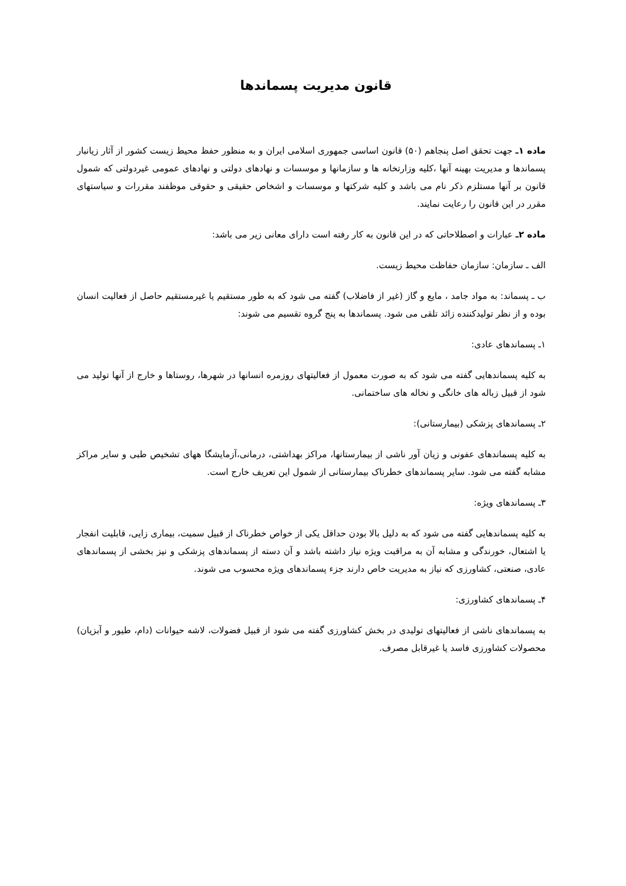قانون مدیریت پسماندها
ماده ۱ـ جهت تحقق اصل پنجاهم (۵۰) قانون اساسی جمهوری اسلامی ایران و به منظور حفظ محیط زیست کشور از آثار زیانبار پسماندها و مدیریت بهینه آنها ،کلیه وزارتخانه ها و سازمانها و موسسات و نهادهای دولتی و نهادهای عمومی غیردولتی که شمول قانون بر آنها مستلزم ذکر نام می باشد و کلیه شرکتها و موسسات و اشخاص حقیقی و حقوقی موظفند مقررات و سیاستهای مقرر در این قانون را رعایت نمایند.
ماده ۲ـ عبارات و اصطلاحاتی که در این قانون به کار رفته است دارای معانی زیر می باشد:
الف ـ سازمان: سازمان حفاظت محیط زیست.
ب ـ پسماند: به مواد جامد ، مایع و گاز (غیر از فاضلاب) گفته می شود که به طور مستقیم یا غیرمستقیم حاصل از فعالیت انسان بوده و از نظر تولیدکننده زائد تلقی می شود. پسماندها به پنج گروه تقسیم می شوند:
۱ـ پسماندهای عادی:
به کلیه پسماندهایی گفته می شود که به صورت معمول از فعالیتهای روزمره انسانها در شهرها، روستاها و خارج از آنها تولید می شود از قبیل زباله های خانگی و نخاله های ساختمانی.
۲ـ پسماندهای پزشکی (بیمارستانی):
به کلیه پسماندهای عفونی و زیان آور ناشی از بیمارستانها، مراکز بهداشتی، درمانی،آزمایشگا ههای تشخیص طبی و سایر مراکز مشابه گفته می شود. سایر پسماندهای خطرناک بیمارستانی از شمول این تعریف خارج است.
۳ـ پسماندهای ویژه:
به کلیه پسماندهایی گفته می شود که به دلیل بالا بودن حداقل یکی از خواص خطرناک از قبیل سمیت، بیماری زایی، قابلیت انفجار یا اشتعال، خورندگی و مشابه آن به مراقبت ویژه نیاز داشته باشد و آن دسته از پسماندهای پزشکی و نیز بخشی از پسماندهای عادی، صنعتی، کشاورزی که نیاز به مدیریت خاص دارند جزء پسماندهای ویژه محسوب می شوند.
۴ـ پسماندهای کشاورزی:
به پسماندهای ناشی از فعالیتهای تولیدی در بخش کشاورزی گفته می شود از قبیل فضولات، لاشه حیوانات (دام، طیور و آبزیان) محصولات کشاورزی فاسد یا غیرقابل مصرف.